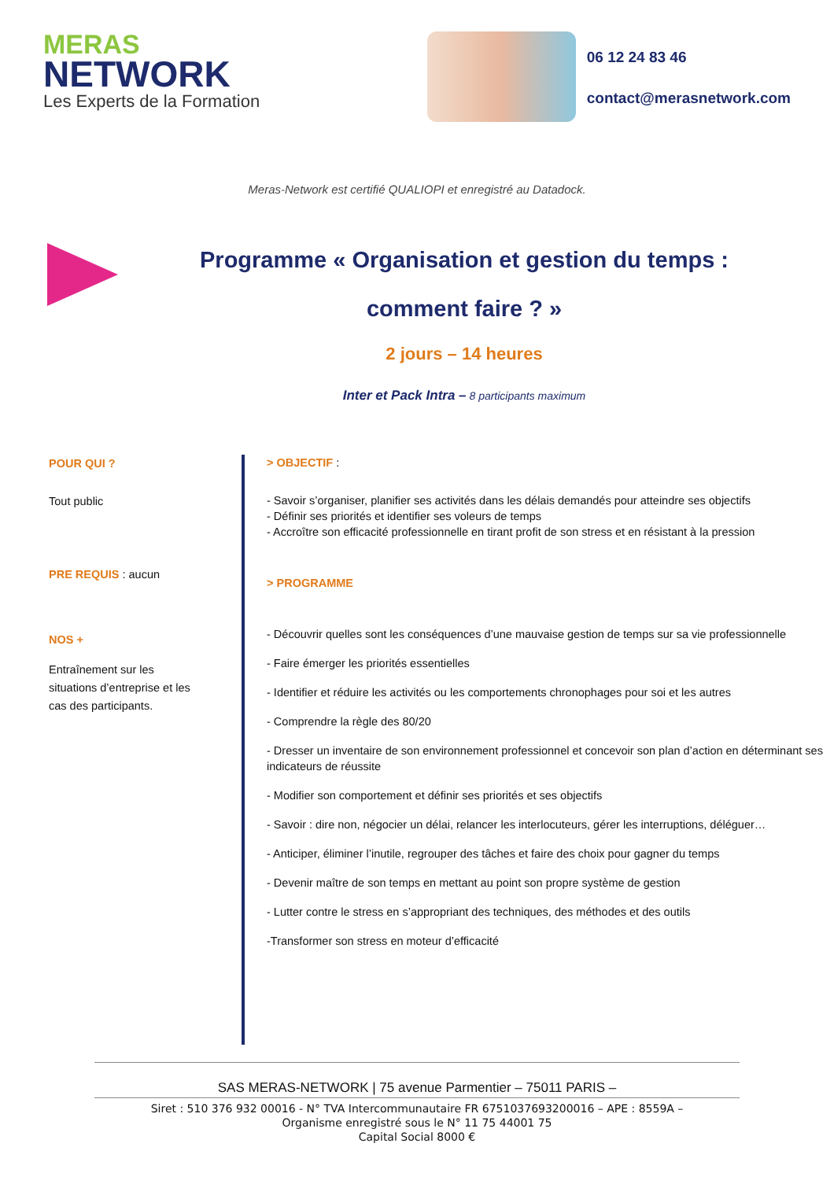MERAS
NETWORK
Les Experts de la Formation
06 12 24 83 46
contact@merasnetwork.com
Meras-Network est certifié QUALIOPI et enregistré au Datadock.
Programme « Organisation et gestion du temps :
comment faire ? »
2 jours – 14 heures
Inter et Pack Intra – 8 participants maximum
POUR QUI ?
Tout public
PRE REQUIS : aucun
NOS +
Entraînement sur les situations d’entreprise et les cas des participants.
> OBJECTIF :
- Savoir s’organiser, planifier ses activités dans les délais demandés pour atteindre ses objectifs
- Définir ses priorités et identifier ses voleurs de temps
- Accroître son efficacité professionnelle en tirant profit de son stress et en résistant à la pression
> PROGRAMME
- Découvrir quelles sont les conséquences d’une mauvaise gestion de temps sur sa vie professionnelle
- Faire émerger les priorités essentielles
- Identifier et réduire les activités ou les comportements chronophages pour soi et les autres
- Comprendre la règle des 80/20
- Dresser un inventaire de son environnement professionnel et concevoir son plan d’action en déterminant ses indicateurs de réussite
- Modifier son comportement et définir ses priorités et ses objectifs
- Savoir : dire non, négocier un délai, relancer les interlocuteurs, gérer les interruptions, déléguer…
- Anticiper, éliminer l’inutile, regrouper des tâches et faire des choix pour gagner du temps
- Devenir maître de son temps en mettant au point son propre système de gestion
- Lutter contre le stress en s’appropriant des techniques, des méthodes et des outils
-Transformer son stress en moteur d’efficacité
SAS MERAS-NETWORK | 75 avenue Parmentier – 75011 PARIS –
Siret : 510 376 932 00016 - N° TVA Intercommunautaire FR 6751037693200016 – APE : 8559A –
Organisme enregistré sous le N° 11 75 44001 75
Capital Social 8000 €